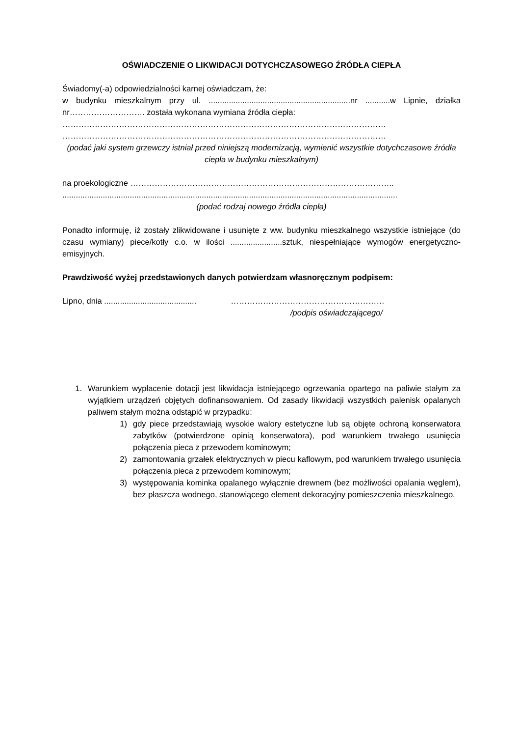OŚWIADCZENIE O LIKWIDACJI DOTYCHCZASOWEGO ŹRÓDŁA CIEPŁA
Świadomy(-a) odpowiedzialności karnej oświadczam, że:
w budynku mieszkalnym przy ul. ...............................................................nr ...........w Lipnie, działka nr………………………. została wykonana wymiana źródła ciepła:
…………………………………………………………………………………………………………
…………………………………………………………………………………………………………
(podać jaki system grzewczy istniał przed niniejszą modernizacją, wymienić wszystkie dotychczasowe źródła ciepła w budynku mieszkalnym)
na proekologiczne ……………………………………………………………………………………..
.....................................................................................................................................................
(podać rodzaj nowego źródła ciepła)
Ponadto informuję, iż zostały zlikwidowane i usunięte z ww. budynku mieszkalnego wszystkie istniejące (do czasu wymiany) piece/kotły c.o. w ilości .......................sztuk, niespełniające wymogów energetyczno-emisyjnych.
Prawdziwość wyżej przedstawionych danych potwierdzam własnoręcznym podpisem:
Lipno, dnia ......................................... …………………………………………………
/podpis oświadczającego/
1. Warunkiem wypłacenie dotacji jest likwidacja istniejącego ogrzewania opartego na paliwie stałym za wyjątkiem urządzeń objętych dofinansowaniem. Od zasady likwidacji wszystkich palenisk opalanych paliwem stałym można odstąpić w przypadku:
1) gdy piece przedstawiają wysokie walory estetyczne lub są objęte ochroną konserwatora zabytków (potwierdzone opinią konserwatora), pod warunkiem trwałego usunięcia połączenia pieca z przewodem kominowym;
2) zamontowania grzałek elektrycznych w piecu kaflowym, pod warunkiem trwałego usunięcia połączenia pieca z przewodem kominowym;
3) występowania kominka opalanego wyłącznie drewnem (bez możliwości opalania węglem), bez płaszcza wodnego, stanowiącego element dekoracyjny pomieszczenia mieszkalnego.